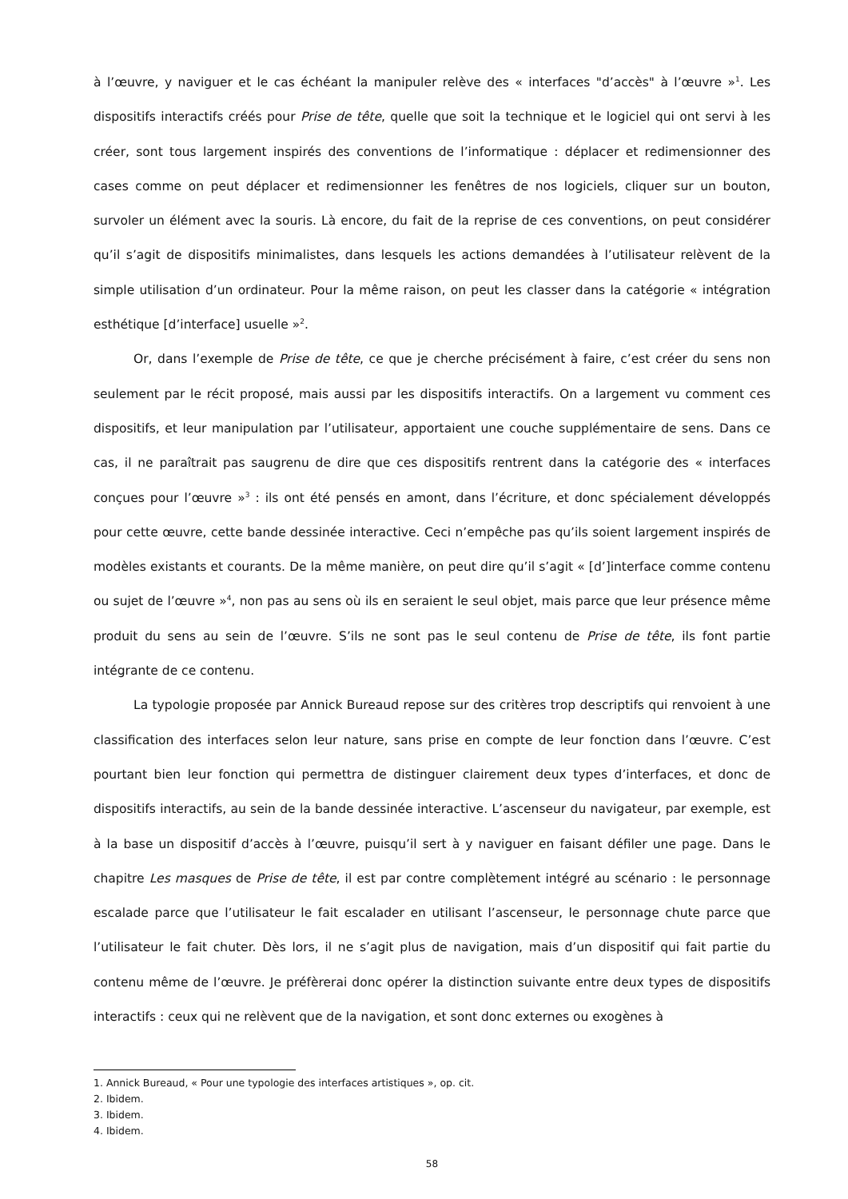à l’œuvre, y naviguer et le cas échéant la manipuler relève des « interfaces "d’accès" à l’œuvre »<sup>1</sup>. Les dispositifs interactifs créés pour Prise de tête, quelle que soit la technique et le logiciel qui ont servi à les créer, sont tous largement inspirés des conventions de l’informatique : déplacer et redimensionner des cases comme on peut déplacer et redimensionner les fenêtres de nos logiciels, cliquer sur un bouton, survoler un élément avec la souris. Là encore, du fait de la reprise de ces conventions, on peut considérer qu’il s’agit de dispositifs minimalistes, dans lesquels les actions demandées à l’utilisateur relèvent de la simple utilisation d’un ordinateur. Pour la même raison, on peut les classer dans la catégorie « intégration esthétique [d’interface] usuelle »<sup>2</sup>.
Or, dans l’exemple de Prise de tête, ce que je cherche précisément à faire, c’est créer du sens non seulement par le récit proposé, mais aussi par les dispositifs interactifs. On a largement vu comment ces dispositifs, et leur manipulation par l’utilisateur, apportaient une couche supplémentaire de sens. Dans ce cas, il ne paraîtrait pas saugrenu de dire que ces dispositifs rentrent dans la catégorie des « interfaces conçues pour l’œuvre »<sup>3</sup> : ils ont été pensés en amont, dans l’écriture, et donc spécialement développés pour cette œuvre, cette bande dessinée interactive. Ceci n’empêche pas qu’ils soient largement inspirés de modèles existants et courants. De la même manière, on peut dire qu’il s’agit « [d’]interface comme contenu ou sujet de l’œuvre »<sup>4</sup>, non pas au sens où ils en seraient le seul objet, mais parce que leur présence même produit du sens au sein de l’œuvre. S’ils ne sont pas le seul contenu de Prise de tête, ils font partie intégrante de ce contenu.
La typologie proposée par Annick Bureaud repose sur des critères trop descriptifs qui renvoient à une classification des interfaces selon leur nature, sans prise en compte de leur fonction dans l’œuvre. C’est pourtant bien leur fonction qui permettra de distinguer clairement deux types d’interfaces, et donc de dispositifs interactifs, au sein de la bande dessinée interactive. L’ascenseur du navigateur, par exemple, est à la base un dispositif d’accès à l’œuvre, puisqu’il sert à y naviguer en faisant défiler une page. Dans le chapitre Les masques de Prise de tête, il est par contre complètement intégré au scénario : le personnage escalade parce que l’utilisateur le fait escalader en utilisant l’ascenseur, le personnage chute parce que l’utilisateur le fait chuter. Dès lors, il ne s’agit plus de navigation, mais d’un dispositif qui fait partie du contenu même de l’œuvre. Je préfèrerai donc opérer la distinction suivante entre deux types de dispositifs interactifs : ceux qui ne relèvent que de la navigation, et sont donc externes ou exogènes à
1. Annick Bureaud, « Pour une typologie des interfaces artistiques », op. cit.
2. Ibidem.
3. Ibidem.
4. Ibidem.
58